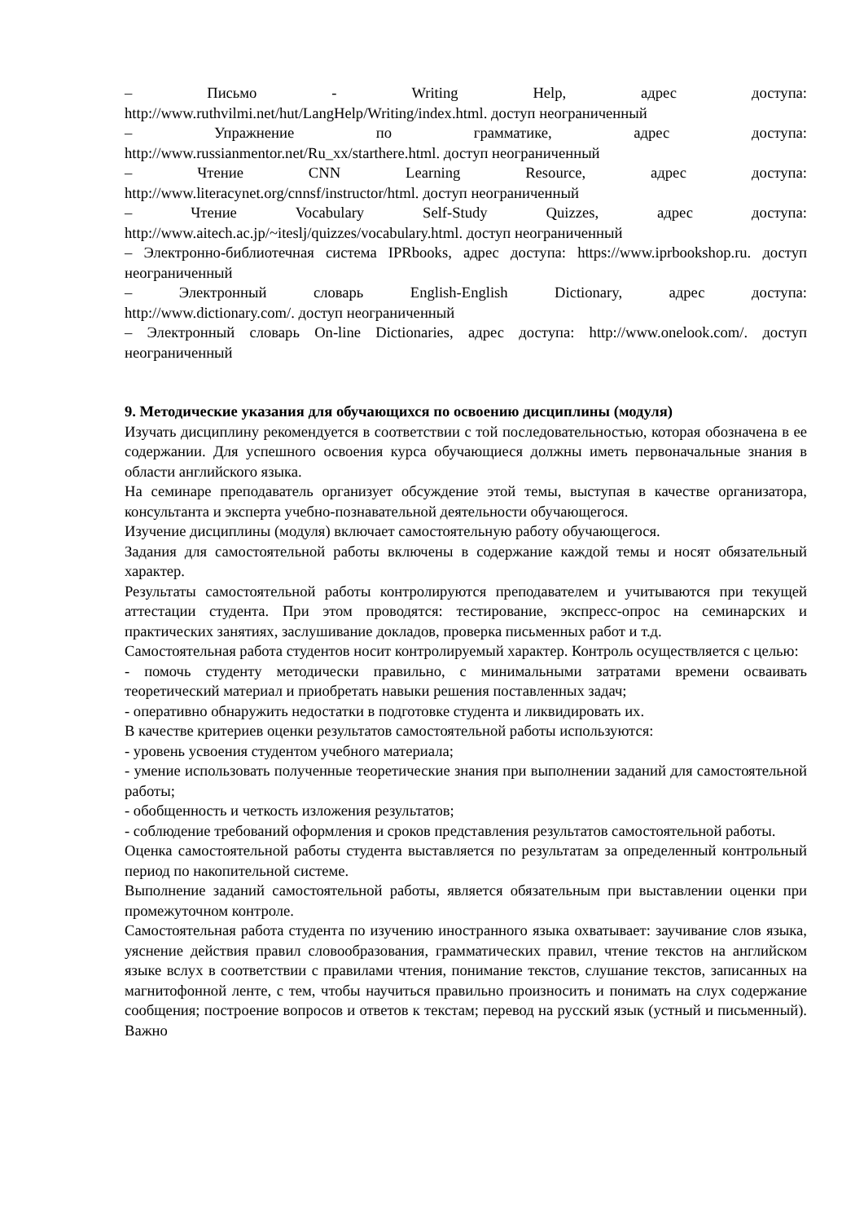– Письмо - Writing Help, адрес доступа:
http://www.ruthvilmi.net/hut/LangHelp/Writing/index.html. доступ неограниченный
– Упражнение по грамматике, адрес доступа:
http://www.russianmentor.net/Ru_xx/starthere.html. доступ неограниченный
– Чтение CNN Learning Resource, адрес доступа:
http://www.literacynet.org/cnnsf/instructor/html. доступ неограниченный
– Чтение Vocabulary Self-Study Quizzes, адрес доступа:
http://www.aitech.ac.jp/~iteslj/quizzes/vocabulary.html. доступ неограниченный
– Электронно-библиотечная система IPRbooks, адрес доступа: https://www.iprbookshop.ru. доступ неограниченный
– Электронный словарь English-English Dictionary, адрес доступа:
http://www.dictionary.com/. доступ неограниченный
– Электронный словарь On-line Dictionaries, адрес доступа: http://www.onelook.com/. доступ неограниченный
9. Методические указания для обучающихся по освоению дисциплины (модуля)
Изучать дисциплину рекомендуется в соответствии с той последовательностью, которая обозначена в ее содержании. Для успешного освоения курса обучающиеся должны иметь первоначальные знания в области английского языка.
На семинаре преподаватель организует обсуждение этой темы, выступая в качестве организатора, консультанта и эксперта учебно-познавательной деятельности обучающегося.
Изучение дисциплины (модуля) включает самостоятельную работу обучающегося.
Задания для самостоятельной работы включены в содержание каждой темы и носят обязательный характер.
Результаты самостоятельной работы контролируются преподавателем и учитываются при текущей аттестации студента. При этом проводятся: тестирование, экспресс-опрос на семинарских и практических занятиях, заслушивание докладов, проверка письменных работ и т.д.
Самостоятельная работа студентов носит контролируемый характер. Контроль осуществляется с целью:
- помочь студенту методически правильно, с минимальными затратами времени осваивать теоретический материал и приобретать навыки решения поставленных задач;
- оперативно обнаружить недостатки в подготовке студента и ликвидировать их.
В качестве критериев оценки результатов самостоятельной работы используются:
- уровень усвоения студентом учебного материала;
- умение использовать полученные теоретические знания при выполнении заданий для самостоятельной работы;
- обобщенность и четкость изложения результатов;
- соблюдение требований оформления и сроков представления результатов самостоятельной работы.
Оценка самостоятельной работы студента выставляется по результатам за определенный контрольный период по накопительной системе.
Выполнение заданий самостоятельной работы, является обязательным при выставлении оценки при промежуточном контроле.
Самостоятельная работа студента по изучению иностранного языка охватывает: заучивание слов языка, уяснение действия правил словообразования, грамматических правил, чтение текстов на английском языке вслух в соответствии с правилами чтения, понимание текстов, слушание текстов, записанных на магнитофонной ленте, с тем, чтобы научиться правильно произносить и понимать на слух содержание сообщения; построение вопросов и ответов к текстам; перевод на русский язык (устный и письменный). Важно